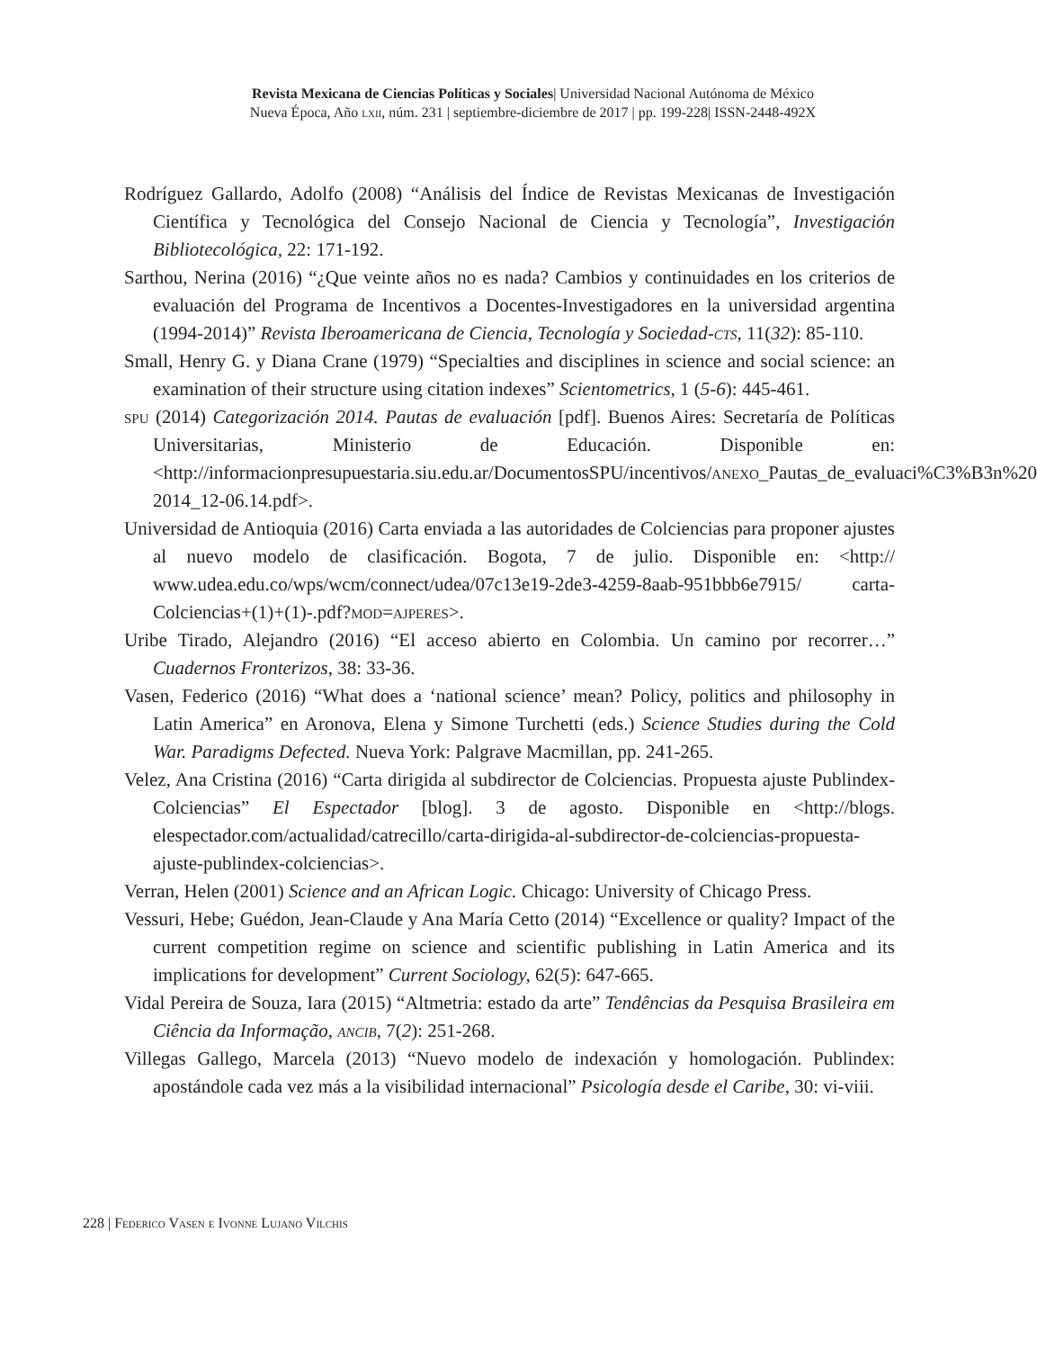Revista Mexicana de Ciencias Políticas y Sociales| Universidad Nacional Autónoma de México
Nueva Época, Año lxii, núm. 231 | septiembre-diciembre de 2017 | pp. 199-228| ISSN-2448-492X
Rodríguez Gallardo, Adolfo (2008) “Análisis del Índice de Revistas Mexicanas de Investigación Científica y Tecnológica del Consejo Nacional de Ciencia y Tecnología”, Investigación Bibliotecológica, 22: 171-192.
Sarthou, Nerina (2016) “¿Que veinte años no es nada? Cambios y continuidades en los criterios de evaluación del Programa de Incentivos a Docentes-Investigadores en la universidad argentina (1994-2014)” Revista Iberoamericana de Ciencia, Tecnología y Sociedad-cts, 11(32): 85-110.
Small, Henry G. y Diana Crane (1979) “Specialties and disciplines in science and social science: an examination of their structure using citation indexes” Scientometrics, 1 (5-6): 445-461.
spu (2014) Categorización 2014. Pautas de evaluación [pdf]. Buenos Aires: Secretaría de Políticas Universitarias, Ministerio de Educación. Disponible en: <http://informacionpresupuestaria.siu.edu.ar/DocumentosSPU/incentivos/anexo_Pautas_de_evaluaci%C3%B3n%20 2014_12-06.14.pdf>.
Universidad de Antioquia (2016) Carta enviada a las autoridades de Colciencias para proponer ajustes al nuevo modelo de clasificación. Bogota, 7 de julio. Disponible en: <http:// www.udea.edu.co/wps/wcm/connect/udea/07c13e19-2de3-4259-8aab-951bbb6e7915/ carta-Colciencias+(1)+(1)-.pdf?mod=ajperes>.
Uribe Tirado, Alejandro (2016) “El acceso abierto en Colombia. Un camino por recorrer…” Cuadernos Fronterizos, 38: 33-36.
Vasen, Federico (2016) “What does a ‘national science’ mean? Policy, politics and philosophy in Latin America” en Aronova, Elena y Simone Turchetti (eds.) Science Studies during the Cold War. Paradigms Defected. Nueva York: Palgrave Macmillan, pp. 241-265.
Velez, Ana Cristina (2016) “Carta dirigida al subdirector de Colciencias. Propuesta ajuste Publindex-Colciencias” El Espectador [blog]. 3 de agosto. Disponible en <http://blogs. elespectador.com/actualidad/catrecillo/carta-dirigida-al-subdirector-de-colciencias-propuesta-ajuste-publindex-colciencias>.
Verran, Helen (2001) Science and an African Logic. Chicago: University of Chicago Press.
Vessuri, Hebe; Guédon, Jean-Claude y Ana María Cetto (2014) “Excellence or quality? Impact of the current competition regime on science and scientific publishing in Latin America and its implications for development” Current Sociology, 62(5): 647-665.
Vidal Pereira de Souza, Iara (2015) “Altmetria: estado da arte” Tendências da Pesquisa Brasileira em Ciência da Informação, ancib, 7(2): 251-268.
Villegas Gallego, Marcela (2013) “Nuevo modelo de indexación y homologación. Publindex: apostándole cada vez más a la visibilidad internacional” Psicología desde el Caribe, 30: vi-viii.
228 | Federico Vasen e Ivonne Lujano Vilchis